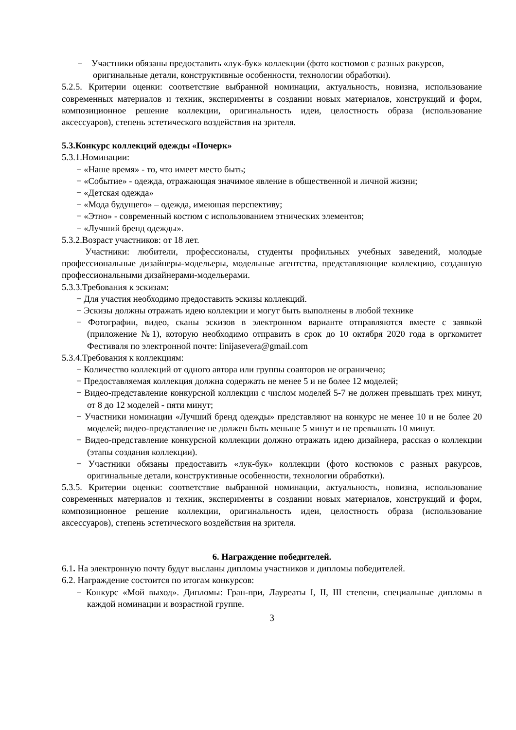− Участники обязаны предоставить «лук-бук» коллекции (фото костюмов с разных ракурсов, оригинальные детали, конструктивные особенности, технологии обработки).
5.2.5. Критерии оценки: соответствие выбранной номинации, актуальность, новизна, использование современных материалов и техник, эксперименты в создании новых материалов, конструкций и форм, композиционное решение коллекции, оригинальность идеи, целостность образа (использование аксессуаров), степень эстетического воздействия на зрителя.
5.3.Конкурс коллекций одежды «Почерк»
5.3.1.Номинации:
− «Наше время» - то, что имеет место быть;
− «Событие» - одежда, отражающая значимое явление в общественной и личной жизни;
− «Детская одежда»
− «Мода будущего» – одежда, имеющая перспективу;
− «Этно» - современный костюм с использованием этнических элементов;
− «Лучший бренд одежды».
5.3.2.Возраст участников: от 18 лет.
Участники: любители, профессионалы, студенты профильных учебных заведений, молодые профессиональные дизайнеры-модельеры, модельные агентства, представляющие коллекцию, созданную профессиональными дизайнерами-модельерами.
5.3.3.Требования к эскизам:
− Для участия необходимо предоставить эскизы коллекций.
− Эскизы должны отражать идею коллекции и могут быть выполнены в любой технике
− Фотографии, видео, сканы эскизов в электронном варианте отправляются вместе с заявкой (приложение №1), которую необходимо отправить в срок до 10 октября 2020 года в оргкомитет Фестиваля по электронной почте: linijasevera@gmail.com
5.3.4.Требования к коллекциям:
− Количество коллекций от одного автора или группы соавторов не ограничено;
− Предоставляемая коллекция должна содержать не менее 5 и не более 12 моделей;
− Видео-представление конкурсной коллекции с числом моделей 5-7 не должен превышать трех минут, от 8 до 12 моделей - пяти минут;
− Участники номинации «Лучший бренд одежды» представляют на конкурс не менее 10 и не более 20 моделей; видео-представление не должен быть меньше 5 минут и не превышать 10 минут.
− Видео-представление конкурсной коллекции должно отражать идею дизайнера, рассказ о коллекции (этапы создания коллекции).
− Участники обязаны предоставить «лук-бук» коллекции (фото костюмов с разных ракурсов, оригинальные детали, конструктивные особенности, технологии обработки).
5.3.5. Критерии оценки: соответствие выбранной номинации, актуальность, новизна, использование современных материалов и техник, эксперименты в создании новых материалов, конструкций и форм, композиционное решение коллекции, оригинальность идеи, целостность образа (использование аксессуаров), степень эстетического воздействия на зрителя.
6. Награждение победителей.
6.1. На электронную почту будут высланы дипломы участников и дипломы победителей.
6.2. Награждение состоится по итогам конкурсов:
− Конкурс «Мой выход». Дипломы: Гран-при, Лауреаты I, II, III степени, специальные дипломы в каждой номинации и возрастной группе.
3